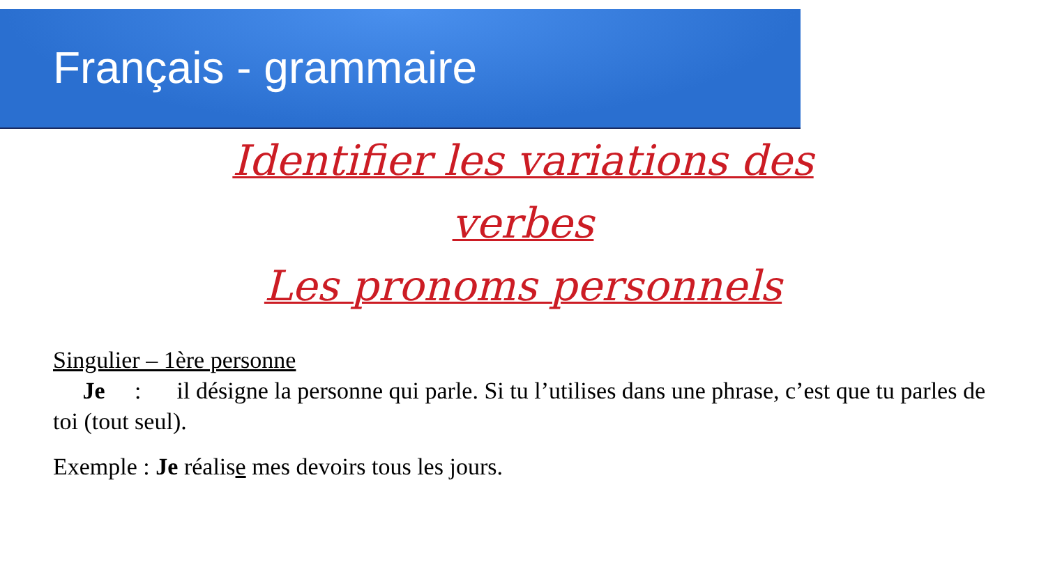Français - grammaire
Identifier les variations des verbes
Les pronoms personnels
Singulier – 1ère personne
Je : il désigne la personne qui parle. Si tu l’utilises dans une phrase, c’est que tu parles de toi (tout seul).
Exemple : Je réalise mes devoirs tous les jours.